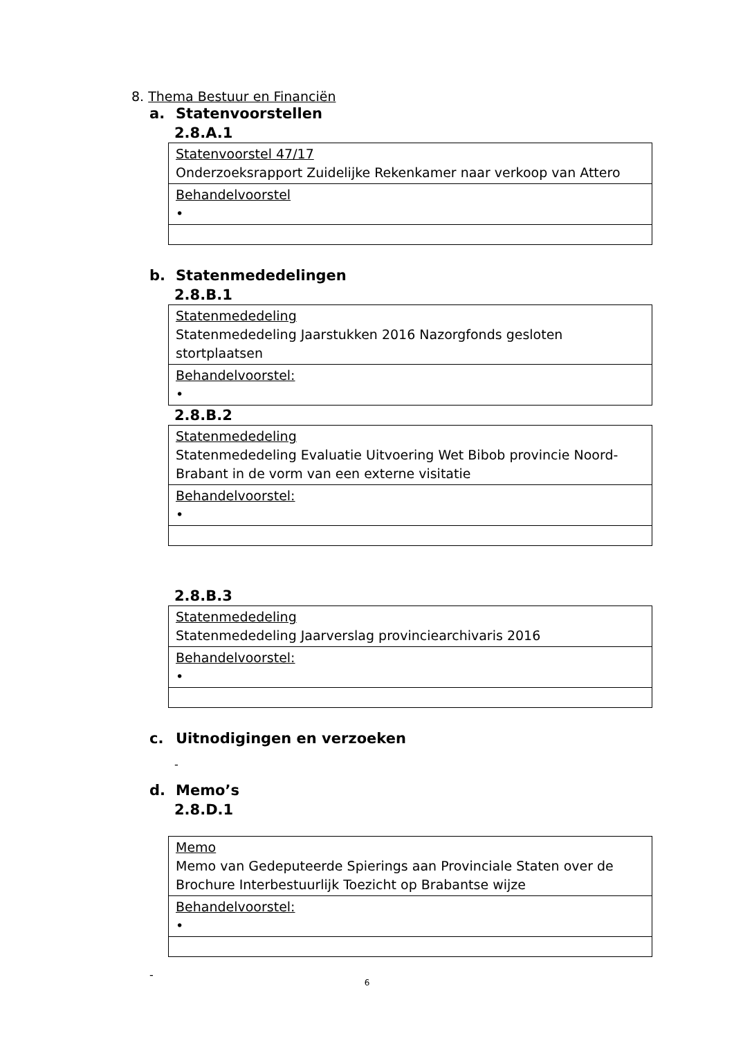8. Thema Bestuur en Financiën
a. Statenvoorstellen
2.8.A.1
| Statenvoorstel 47/17 Onderzoeksrapport Zuidelijke Rekenkamer naar verkoop van Attero |
| Behandelvoorstel • |
b. Statenmededelingen
2.8.B.1
| Statenmededeling Statenmededeling Jaarstukken 2016 Nazorgfonds gesloten stortplaatsen |
| Behandelvoorstel: • |
2.8.B.2
| Statenmededeling Statenmededeling Evaluatie Uitvoering Wet Bibob provincie Noord-Brabant in de vorm van een externe visitatie |
| Behandelvoorstel: • |
2.8.B.3
| Statenmededeling Statenmededeling Jaarverslag provinciearchivaris 2016 |
| Behandelvoorstel: • |
c. Uitnodigingen en verzoeken
-
d. Memo’s
2.8.D.1
| Memo Memo van Gedeputeerde Spierings aan Provinciale Staten over de Brochure Interbestuurlijk Toezicht op Brabantse wijze |
| Behandelvoorstel: • |
-
6